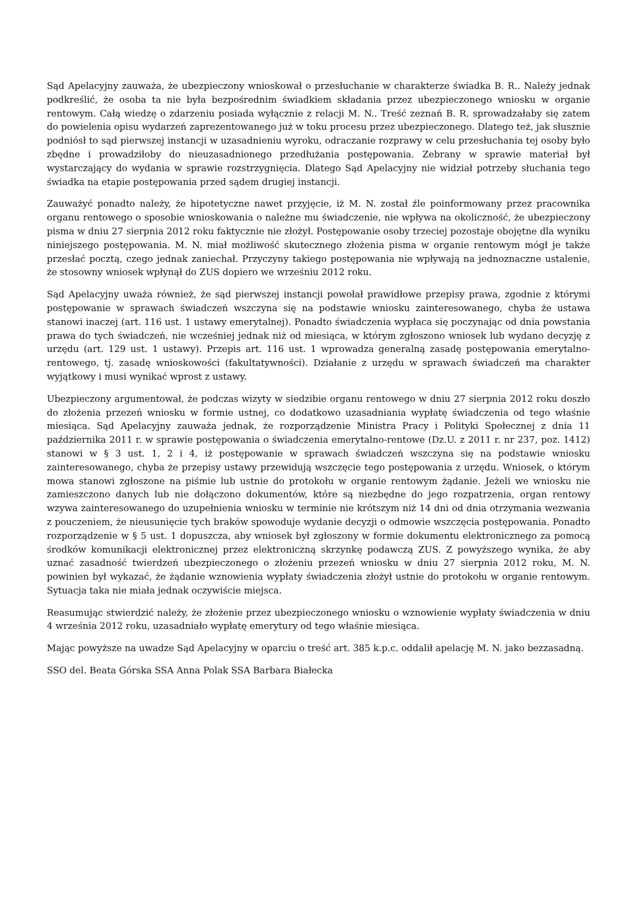Sąd Apelacyjny zauważa, że ubezpieczony wnioskował o przesłuchanie w charakterze świadka B. R.. Należy jednak podkreślić, że osoba ta nie była bezpośrednim świadkiem składania przez ubezpieczonego wniosku w organie rentowym. Całą wiedzę o zdarzeniu posiada wyłącznie z relacji M. N.. Treść zeznań B. R. sprowadzałaby się zatem do powielenia opisu wydarzeń zaprezentowanego już w toku procesu przez ubezpieczonego. Dlatego też, jak słusznie podniósł to sąd pierwszej instancji w uzasadnieniu wyroku, odraczanie rozprawy w celu przesłuchania tej osoby było zbędne i prowadziłoby do nieuzasadnionego przedłużania postępowania. Zebrany w sprawie materiał był wystarczający do wydania w sprawie rozstrzygnięcia. Dlatego Sąd Apelacyjny nie widział potrzeby słuchania tego świadka na etapie postępowania przed sądem drugiej instancji.
Zauważyć ponadto należy, że hipotetyczne nawet przyjęcie, iż M. N. został źle poinformowany przez pracownika organu rentowego o sposobie wnioskowania o należne mu świadczenie, nie wpływa na okoliczność, że ubezpieczony pisma w dniu 27 sierpnia 2012 roku faktycznie nie złożył. Postępowanie osoby trzeciej pozostaje obojętne dla wyniku niniejszego postępowania. M. N. miał możliwość skutecznego złożenia pisma w organie rentowym mógł je także przesłać pocztą, czego jednak zaniechał. Przyczyny takiego postępowania nie wpływają na jednoznaczne ustalenie, że stosowny wniosek wpłynął do ZUS dopiero we wrześniu 2012 roku.
Sąd Apelacyjny uważa również, że sąd pierwszej instancji powołał prawidłowe przepisy prawa, zgodnie z którymi postępowanie w sprawach świadczeń wszczyna się na podstawie wniosku zainteresowanego, chyba że ustawa stanowi inaczej (art. 116 ust. 1 ustawy emerytalnej). Ponadto świadczenia wypłaca się poczynając od dnia powstania prawa do tych świadczeń, nie wcześniej jednak niż od miesiąca, w którym zgłoszono wniosek lub wydano decyzję z urzędu (art. 129 ust. 1 ustawy). Przepis art. 116 ust. 1 wprowadza generalną zasadę postępowania emerytalno-rentowego, tj. zasadę wnioskowości (fakultatywności). Działanie z urzędu w sprawach świadczeń ma charakter wyjątkowy i musi wynikać wprost z ustawy.
Ubezpieczony argumentował, że podczas wizyty w siedzibie organu rentowego w dniu 27 sierpnia 2012 roku doszło do złożenia przezeń wniosku w formie ustnej, co dodatkowo uzasadniania wypłatę świadczenia od tego właśnie miesiąca. Sąd Apelacyjny zauważa jednak, że rozporządzenie Ministra Pracy i Polityki Społecznej z dnia 11 października 2011 r. w sprawie postępowania o świadczenia emerytalno-rentowe (Dz.U. z 2011 r. nr 237, poz. 1412) stanowi w § 3 ust. 1, 2 i 4, iż postępowanie w sprawach świadczeń wszczyna się na podstawie wniosku zainteresowanego, chyba że przepisy ustawy przewidują wszczęcie tego postępowania z urzędu. Wniosek, o którym mowa stanowi zgłoszone na piśmie lub ustnie do protokołu w organie rentowym żądanie. Jeżeli we wniosku nie zamieszczono danych lub nie dołączono dokumentów, które są niezbędne do jego rozpatrzenia, organ rentowy wzywa zainteresowanego do uzupełnienia wniosku w terminie nie krótszym niż 14 dni od dnia otrzymania wezwania z pouczeniem, że nieusunięcie tych braków spowoduje wydanie decyzji o odmowie wszczęcia postępowania. Ponadto rozporządzenie w § 5 ust. 1 dopuszcza, aby wniosek był zgłoszony w formie dokumentu elektronicznego za pomocą środków komunikacji elektronicznej przez elektroniczną skrzynkę podawczą ZUS. Z powyższego wynika, że aby uznać zasadność twierdzeń ubezpieczonego o złożeniu przezeń wniosku w dniu 27 sierpnia 2012 roku, M. N. powinien był wykazać, że żądanie wznowienia wypłaty świadczenia złożył ustnie do protokołu w organie rentowym. Sytuacja taka nie miała jednak oczywiście miejsca.
Reasumując stwierdzić należy, że złożenie przez ubezpieczonego wniosku o wznowienie wypłaty świadczenia w dniu 4 września 2012 roku, uzasadniało wypłatę emerytury od tego właśnie miesiąca.
Mając powyższe na uwadze Sąd Apelacyjny w oparciu o treść art. 385 k.p.c. oddalił apelację M. N. jako bezzasadną.
SSO del. Beata Górska SSA Anna Polak SSA Barbara Białecka